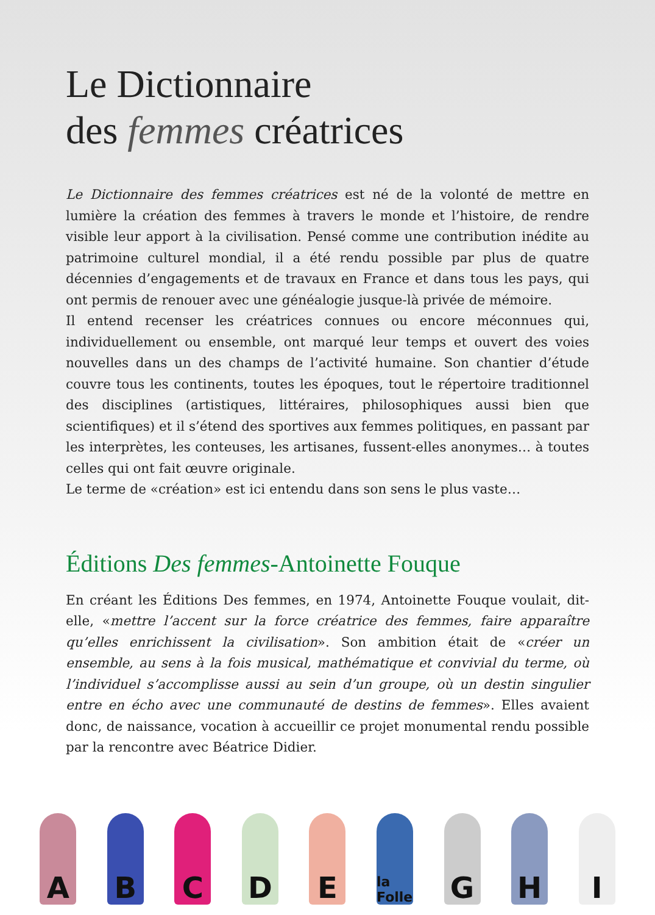Le Dictionnaire
des femmes créatrices
Le Dictionnaire des femmes créatrices est né de la volonté de mettre en lumière la création des femmes à travers le monde et l’histoire, de rendre visible leur apport à la civilisation. Pensé comme une contribution inédite au patrimoine culturel mondial, il a été rendu possible par plus de quatre décennies d’engagements et de travaux en France et dans tous les pays, qui ont permis de renouer avec une généalogie jusque-là privée de mémoire.
Il entend recenser les créatrices connues ou encore méconnues qui, individuellement ou ensemble, ont marqué leur temps et ouvert des voies nouvelles dans un des champs de l’activité humaine. Son chantier d’étude couvre tous les continents, toutes les époques, tout le répertoire traditionnel des disciplines (artistiques, littéraires, philosophiques aussi bien que scientifiques) et il s’étend des sportives aux femmes politiques, en passant par les interprètes, les conteuses, les artisanes, fussent-elles anonymes… à toutes celles qui ont fait œuvre originale.
Le terme de «création» est ici entendu dans son sens le plus vaste…
Éditions Des femmes-Antoinette Fouque
En créant les Éditions Des femmes, en 1974, Antoinette Fouque voulait, dit-elle, «mettre l’accent sur la force créatrice des femmes, faire apparaître qu’elles enrichissent la civilisation». Son ambition était de «créer un ensemble, au sens à la fois musical, mathématique et convivial du terme, où l’individuel s’accomplisse aussi au sein d’un groupe, où un destin singulier entre en écho avec une communauté de destins de femmes». Elles avaient donc, de naissance, vocation à accueillir ce projet monumental rendu possible par la rencontre avec Béatrice Didier.
A
B
C
D
E
la Folle
G
H
I